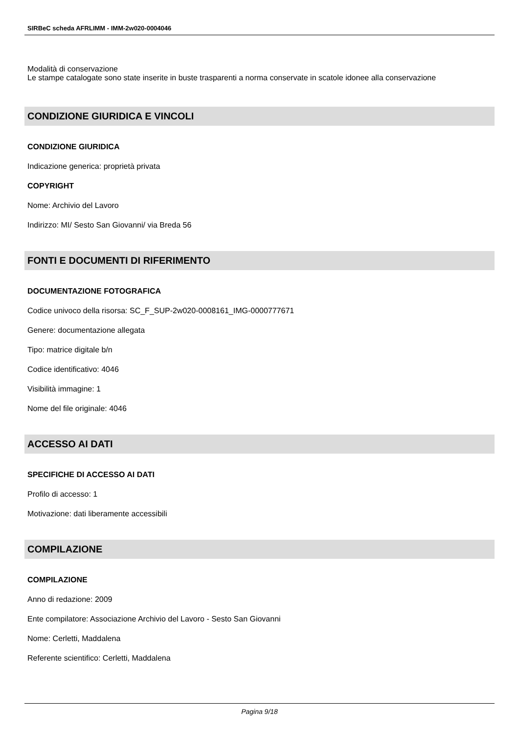SIRBeC scheda AFRLIMM - IMM-2w020-0004046
Modalità di conservazione
Le stampe catalogate sono state inserite in buste trasparenti a norma conservate in scatole idonee alla conservazione
CONDIZIONE GIURIDICA E VINCOLI
CONDIZIONE GIURIDICA
Indicazione generica: proprietà privata
COPYRIGHT
Nome: Archivio del Lavoro
Indirizzo: MI/ Sesto San Giovanni/ via Breda 56
FONTI E DOCUMENTI DI RIFERIMENTO
DOCUMENTAZIONE FOTOGRAFICA
Codice univoco della risorsa: SC_F_SUP-2w020-0008161_IMG-0000777671
Genere: documentazione allegata
Tipo: matrice digitale b/n
Codice identificativo: 4046
Visibilità immagine: 1
Nome del file originale: 4046
ACCESSO AI DATI
SPECIFICHE DI ACCESSO AI DATI
Profilo di accesso: 1
Motivazione: dati liberamente accessibili
COMPILAZIONE
COMPILAZIONE
Anno di redazione: 2009
Ente compilatore: Associazione Archivio del Lavoro - Sesto San Giovanni
Nome: Cerletti, Maddalena
Referente scientifico: Cerletti, Maddalena
Pagina 9/18